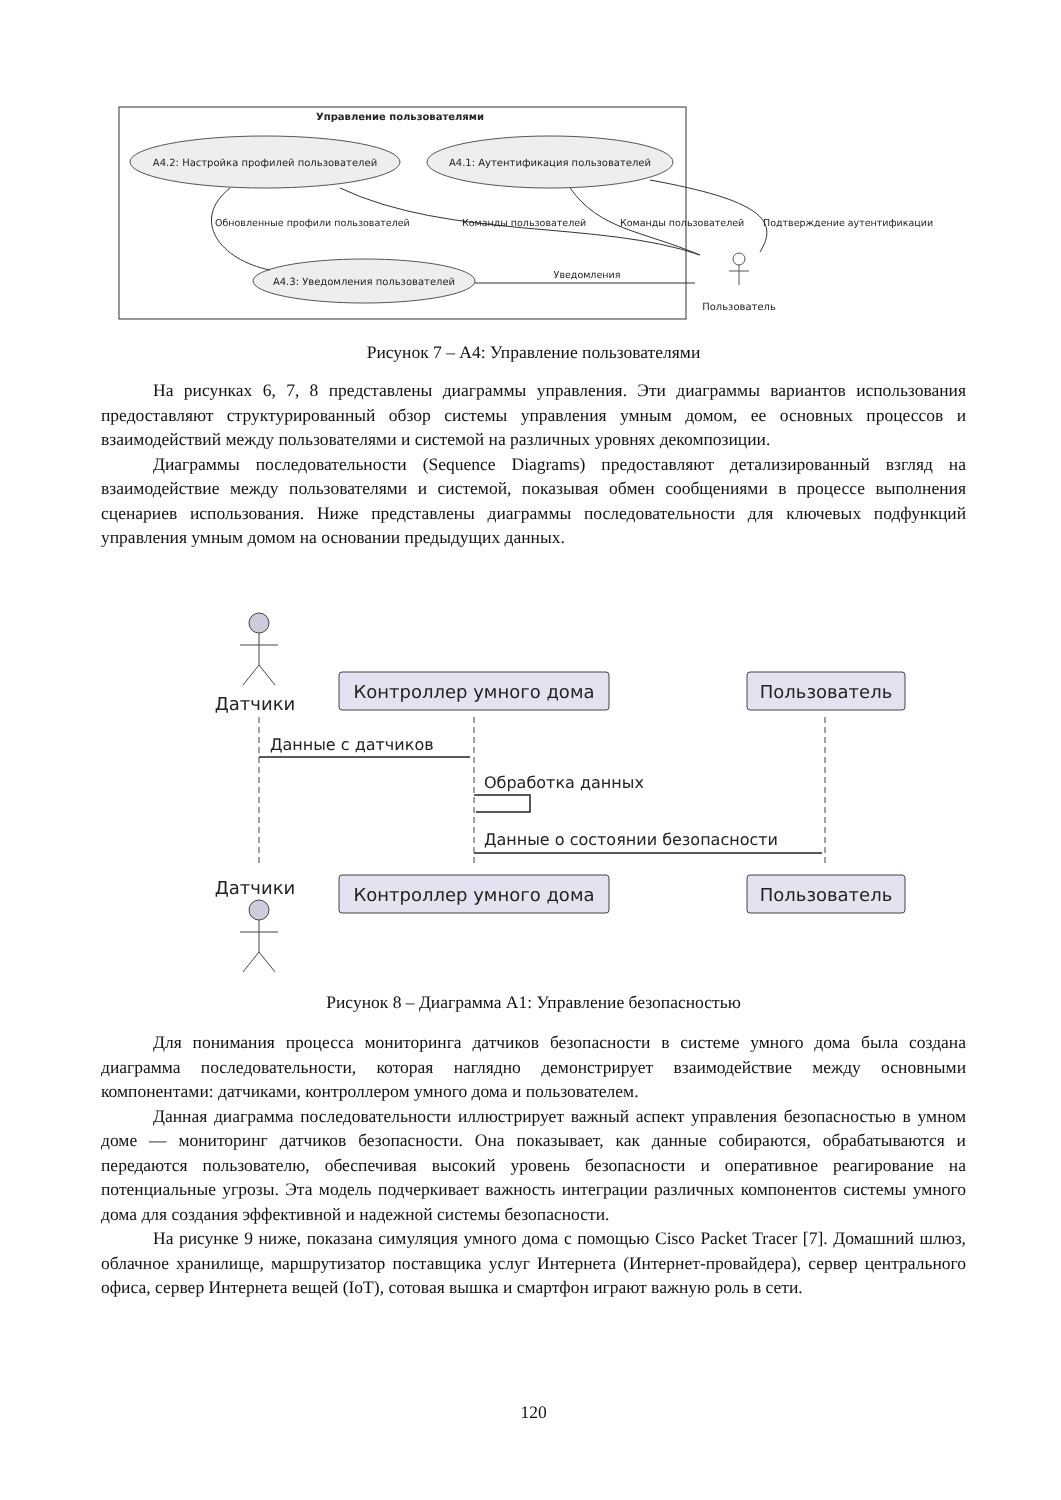Управление пользователями
A4.2: Настройка профилей пользователей
A4.1: Аутентификация пользователей
A4.3: Уведомления пользователей
Обновленные профили пользователей
Команды пользователей
Команды пользователей
Подтверждение аутентификации
Уведомления
Пользователь
Рисунок 7 – A4: Управление пользователями
На рисунках 6, 7, 8 представлены диаграммы управления. Эти диаграммы вариантов использования предоставляют структурированный обзор системы управления умным домом, ее основных процессов и взаимодействий между пользователями и системой на различных уровнях декомпозиции.
Диаграммы последовательности (Sequence Diagrams) предоставляют детализированный взгляд на взаимодействие между пользователями и системой, показывая обмен сообщениями в процессе выполнения сценариев использования. Ниже представлены диаграммы последовательности для ключевых подфункций управления умным домом на основании предыдущих данных.
Датчики
Контроллер умного дома
Пользователь
Данные с датчиков
Обработка данных
Данные о состоянии безопасности
Датчики
Контроллер умного дома
Пользователь
Рисунок 8 – Диаграмма A1: Управление безопасностью
Для понимания процесса мониторинга датчиков безопасности в системе умного дома была создана диаграмма последовательности, которая наглядно демонстрирует взаимодействие между основными компонентами: датчиками, контроллером умного дома и пользователем.
Данная диаграмма последовательности иллюстрирует важный аспект управления безопасностью в умном доме — мониторинг датчиков безопасности. Она показывает, как данные собираются, обрабатываются и передаются пользователю, обеспечивая высокий уровень безопасности и оперативное реагирование на потенциальные угрозы. Эта модель подчеркивает важность интеграции различных компонентов системы умного дома для создания эффективной и надежной системы безопасности.
На рисунке 9 ниже, показана симуляция умного дома с помощью Cisco Packet Tracer [7]. Домашний шлюз, облачное хранилище, маршрутизатор поставщика услуг Интернета (Интернет-провайдера), сервер центрального офиса, сервер Интернета вещей (IoT), сотовая вышка и смартфон играют важную роль в сети.
120